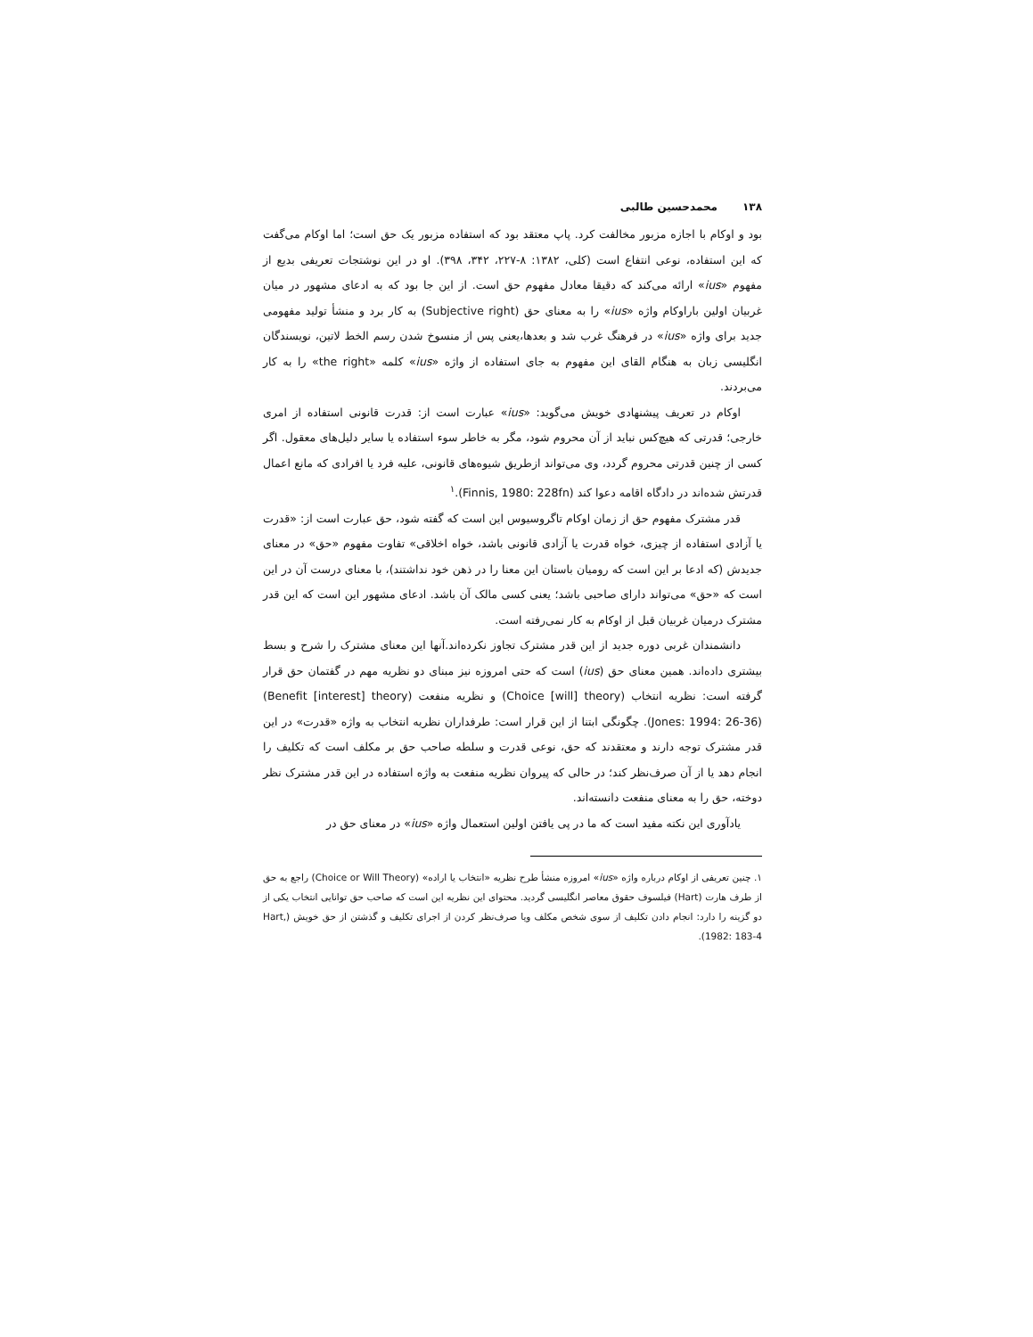۱۳۸ محمدحسین طالبی
بود و اوکام با اجازه مزبور مخالفت کرد. پاپ معتقد بود که استفاده مزبور یک حق است؛ اما اوکام می‌گفت که این استفاده، نوعی انتفاع است (کلی، ۱۳۸۲: ۸-۲۲۷، ۳۴۲، ۳۹۸). او در این نوشتجات تعریفی بدیع از مفهوم «ius» ارائه می‌کند که دقیقا معادل مفهوم حق است. از این جا بود که به ادعای مشهور در میان غربیان اولین باراوکام واژه «ius» را به معنای حق (Subjective right) به کار برد و منشأ تولید مفهومی جدید برای واژه «ius» در فرهنگ غرب شد و بعدها،یعنی پس از منسوخ شدن رسم الخط لاتین، نویسندگان انگلیسی زبان به هنگام القای این مفهوم به جای استفاده از واژه «ius» کلمه «the right» را به کار می‌بردند.
اوکام در تعریف پیشنهادی خویش می‌گوید: «ius» عبارت است از: قدرت قانونی استفاده از امری خارجی؛ قدرتی که هیچ‌کس نباید از آن محروم شود، مگر به خاطر سوء استفاده یا سایر دلیل‌های معقول. اگر کسی از چنین قدرتی محروم گردد، وی می‌تواند ازطریق شیوه‌های قانونی، علیه فرد یا افرادی که مانع اعمال قدرتش شده‌اند در دادگاه اقامه دعوا کند (Finnis, 1980: 228fn).<sup>۱</sup>
قدر مشترک مفهوم حق از زمان اوکام تاگروسیوس این است که گفته شود، حق عبارت است از: «قدرت یا آزادی استفاده از چیزی، خواه قدرت یا آزادی قانونی باشد، خواه اخلاقی» تفاوت مفهوم «حق» در معنای جدیدش (که ادعا بر این است که رومیان باستان این معنا را در ذهن خود نداشتند)، با معنای درست آن در این است که «حق» می‌تواند دارای صاحبی باشد؛ یعنی کسی مالک آن باشد. ادعای مشهور این است که این قدر مشترک درمیان غربیان قبل از اوکام به کار نمی‌رفته است.
دانشمندان غربی دوره جدید از این قدر مشترک تجاوز نکرده‌اند.آنها این معنای مشترک را شرح و بسط بیشتری داده‌اند. همین معنای حق (ius) است که حتی امروزه نیز مبنای دو نظریه مهم در گفتمان حق قرار گرفته است: نظریه انتخاب (Choice [will] theory) و نظریه منفعت (Benefit [interest] theory)(Jones: 1994: 26-36). چگونگی ابتنا از این قرار است: طرفداران نظریه انتخاب به واژه «قدرت» در این قدر مشترک توجه دارند و معتقدند که حق، نوعی قدرت و سلطه صاحب حق بر مکلف است که تکلیف را انجام دهد یا از آن صرف‌نظر کند؛ در حالی که پیروان نظریه منفعت به واژه استفاده در این قدر مشترک نظر دوخته، حق را به معنای منفعت دانسته‌اند.
یادآوری این نکته مفید است که ما در پی یافتن اولین استعمال واژه «ius» در معنای حق در
۱. چنین تعریفی از اوکام درباره واژه «ius» امروزه منشأ طرح نظریه «انتخاب یا اراده» (Choice or Will Theory) راجع به حق از طرف هارت (Hart) فیلسوف حقوق معاصر انگلیسی گردید. محتوای این نظریه این است که صاحب حق توانایی انتخاب یکی از دو گزینه را دارد: انجام دادن تکلیف از سوی شخص مکلف ویا صرف‌نظر کردن از اجرای تکلیف و گذشتن از حق خویش (Hart, 1982: 183-4).